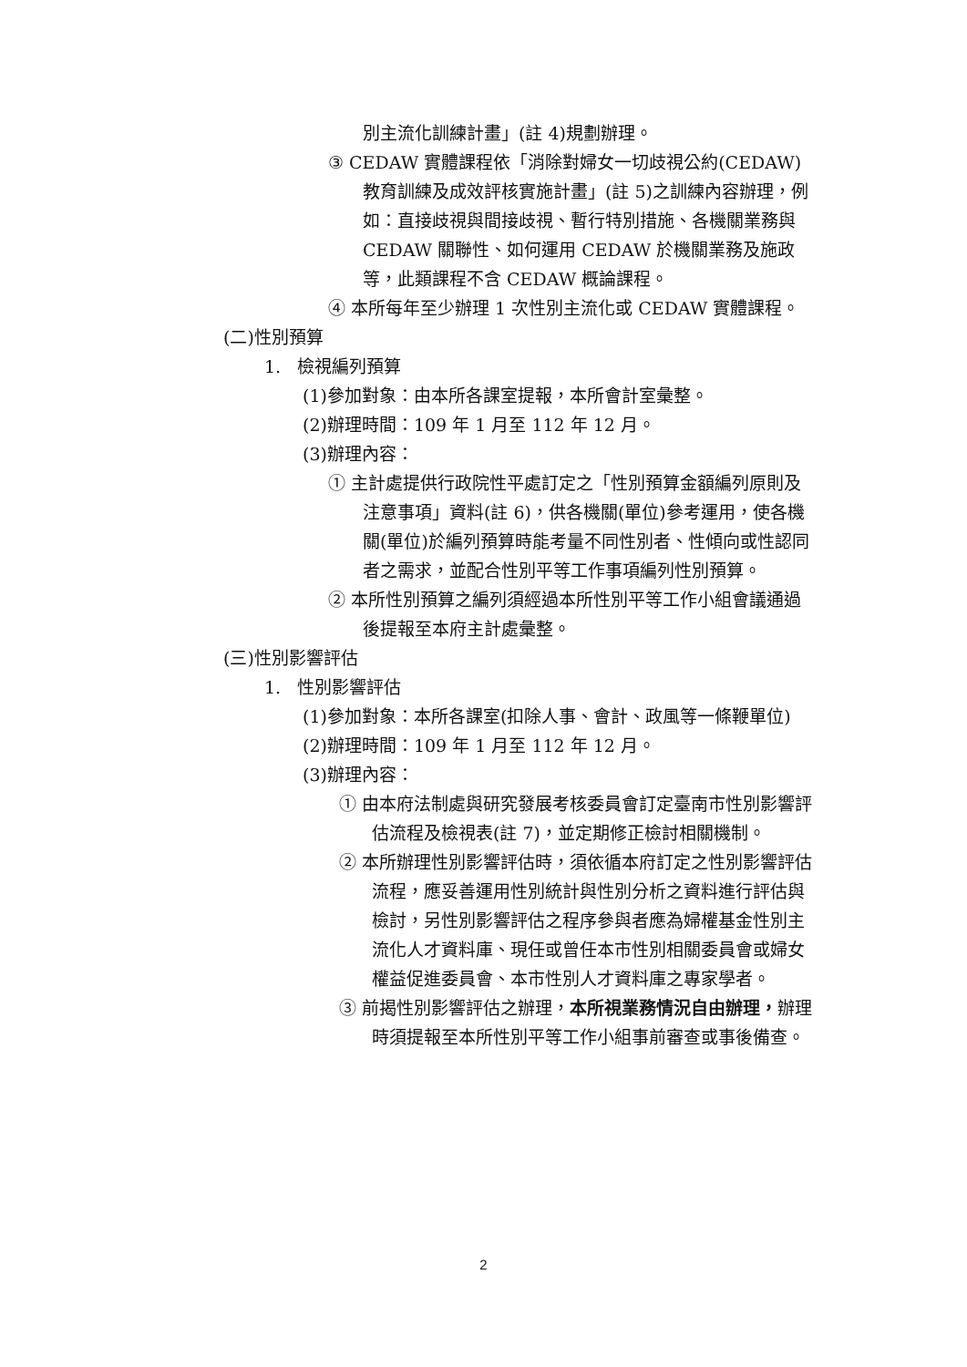別主流化訓練計畫」(註 4)規劃辦理。
③ CEDAW 實體課程依「消除對婦女一切歧視公約(CEDAW)教育訓練及成效評核實施計畫」(註 5)之訓練內容辦理，例如：直接歧視與間接歧視、暫行特別措施、各機關業務與 CEDAW 關聯性、如何運用 CEDAW 於機關業務及施政等，此類課程不含 CEDAW 概論課程。
④ 本所每年至少辦理 1 次性別主流化或 CEDAW 實體課程。
(二)性別預算
1. 檢視編列預算
(1)參加對象：由本所各課室提報，本所會計室彙整。
(2)辦理時間：109 年 1 月至 112 年 12 月。
(3)辦理內容：
① 主計處提供行政院性平處訂定之「性別預算金額編列原則及注意事項」資料(註 6)，供各機關(單位)參考運用，使各機關(單位)於編列預算時能考量不同性別者、性傾向或性認同者之需求，並配合性別平等工作事項編列性別預算。
② 本所性別預算之編列須經過本所性別平等工作小組會議通過後提報至本府主計處彙整。
(三)性別影響評估
1. 性別影響評估
(1)參加對象：本所各課室(扣除人事、會計、政風等一條鞭單位)
(2)辦理時間：109 年 1 月至 112 年 12 月。
(3)辦理內容：
① 由本府法制處與研究發展考核委員會訂定臺南市性別影響評估流程及檢視表(註 7)，並定期修正檢討相關機制。
② 本所辦理性別影響評估時，須依循本府訂定之性別影響評估流程，應妥善運用性別統計與性別分析之資料進行評估與檢討，另性別影響評估之程序參與者應為婦權基金性別主流化人才資料庫、現任或曾任本市性別相關委員會或婦女權益促進委員會、本市性別人才資料庫之專家學者。
③ 前揭性別影響評估之辦理，本所視業務情況自由辦理，辦理時須提報至本所性別平等工作小組事前審查或事後備查。
2